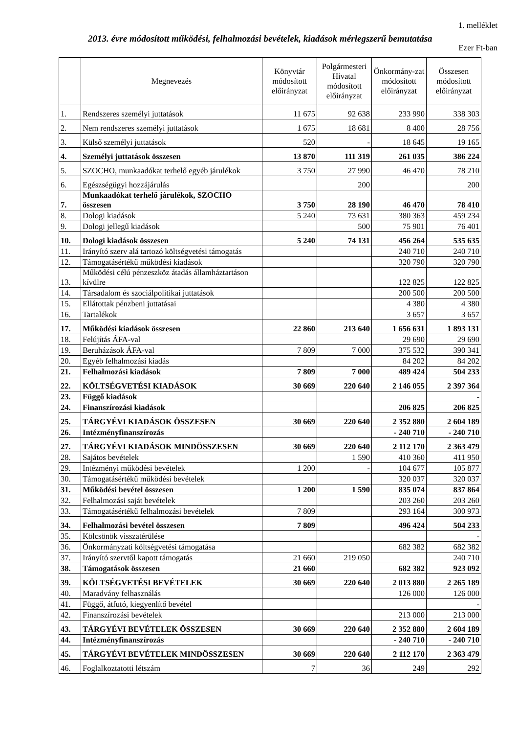1. melléklet
2013. évre módosított működési, felhalmozási bevételek, kiadások mérlegszerű bemutatása
Ezer Ft-ban
| | Megnevezés | Könyvtár módosított előirányzat | Polgármesteri Hivatal módosított előirányzat | Önkormány-zat módosított előirányzat | Összesen módosított előirányzat |
| --- | --- | --- | --- | --- | --- |
| 1. | Rendszeres személyi juttatások | 11 675 | 92 638 | 233 990 | 338 303 |
| 2. | Nem rendszeres személyi juttatások | 1 675 | 18 681 | 8 400 | 28 756 |
| 3. | Külső személyi juttatások | 520 | - | 18 645 | 19 165 |
| 4. | Személyi juttatások összesen | 13 870 | 111 319 | 261 035 | 386 224 |
| 5. | SZOCHO, munkaadókat terhelő egyéb járulékok | 3 750 | 27 990 | 46 470 | 78 210 |
| 6. | Egészségügyi hozzájárulás | | 200 | | 200 |
| 7. | Munkaadókat terhelő járulékok, SZOCHO összesen | 3 750 | 28 190 | 46 470 | 78 410 |
| 8. | Dologi kiadások | 5 240 | 73 631 | 380 363 | 459 234 |
| 9. | Dologi jellegű kiadások | | 500 | 75 901 | 76 401 |
| 10. | Dologi kiadások összesen | 5 240 | 74 131 | 456 264 | 535 635 |
| 11. | Irányító szerv alá tartozó költségvetési támogatás | | | 240 710 | 240 710 |
| 12. | Támogatásértékű működési kiadások | | | 320 790 | 320 790 |
| 13. | Működési célú pénzeszköz átadás államháztartáson kívülre | | | 122 825 | 122 825 |
| 14. | Társadalom és szociálpolitikai juttatások | | | 200 500 | 200 500 |
| 15. | Ellátottak pénzbeni juttatásai | | | 4 380 | 4 380 |
| 16. | Tartalékok | | | 3 657 | 3 657 |
| 17. | Működési kiadások összesen | 22 860 | 213 640 | 1 656 631 | 1 893 131 |
| 18. | Felújítás ÁFA-val | | | 29 690 | 29 690 |
| 19. | Beruházások ÁFA-val | 7 809 | 7 000 | 375 532 | 390 341 |
| 20. | Egyéb felhalmozási kiadás | | | 84 202 | 84 202 |
| 21. | Felhalmozási kiadások | 7 809 | 7 000 | 489 424 | 504 233 |
| 22. | KÖLTSÉGVETÉSI KIADÁSOK | 30 669 | 220 640 | 2 146 055 | 2 397 364 |
| 23. | Függő kiadások | | | | - |
| 24. | Finanszírozási kiadások | | | 206 825 | 206 825 |
| 25. | TÁRGYÉVI KIADÁSOK ÖSSZESEN | 30 669 | 220 640 | 2 352 880 | 2 604 189 |
| 26. | Intézményfinanszírozás | | | - 240 710 | - 240 710 |
| 27. | TÁRGYÉVI KIADÁSOK MINDÖSSZESEN | 30 669 | 220 640 | 2 112 170 | 2 363 479 |
| 28. | Sajátos bevételek | | 1 590 | 410 360 | 411 950 |
| 29. | Intézményi működési bevételek | 1 200 | - | 104 677 | 105 877 |
| 30. | Támogatásértékű működési bevételek | | | 320 037 | 320 037 |
| 31. | Működési bevétel összesen | 1 200 | 1 590 | 835 074 | 837 864 |
| 32. | Felhalmozási saját bevételek | | | 203 260 | 203 260 |
| 33. | Támogatásértékű felhalmozási bevételek | 7 809 | | 293 164 | 300 973 |
| 34. | Felhalmozási bevétel összesen | 7 809 | | 496 424 | 504 233 |
| 35. | Kölcsönök visszatérülése | | | | - |
| 36. | Önkormányzati költségvetési támogatása | | | 682 382 | 682 382 |
| 37. | Irányító szervtől kapott támogatás | 21 660 | 219 050 | | 240 710 |
| 38. | Támogatások összesen | 21 660 | | 682 382 | 923 092 |
| 39. | KÖLTSÉGVETÉSI BEVÉTELEK | 30 669 | 220 640 | 2 013 880 | 2 265 189 |
| 40. | Maradvány felhasználás | | | 126 000 | 126 000 |
| 41. | Függő, átfutó, kiegyenlítő bevétel | | | | - |
| 42. | Finanszírozási bevételek | | | 213 000 | 213 000 |
| 43. | TÁRGYÉVI BEVÉTELEK ÖSSZESEN | 30 669 | 220 640 | 2 352 880 | 2 604 189 |
| 44. | Intézményfinanszírozás | | | - 240 710 | - 240 710 |
| 45. | TÁRGYÉVI BEVÉTELEK MINDÖSSZESEN | 30 669 | 220 640 | 2 112 170 | 2 363 479 |
| 46. | Foglalkoztatotti létszám | 7 | 36 | 249 | 292 |